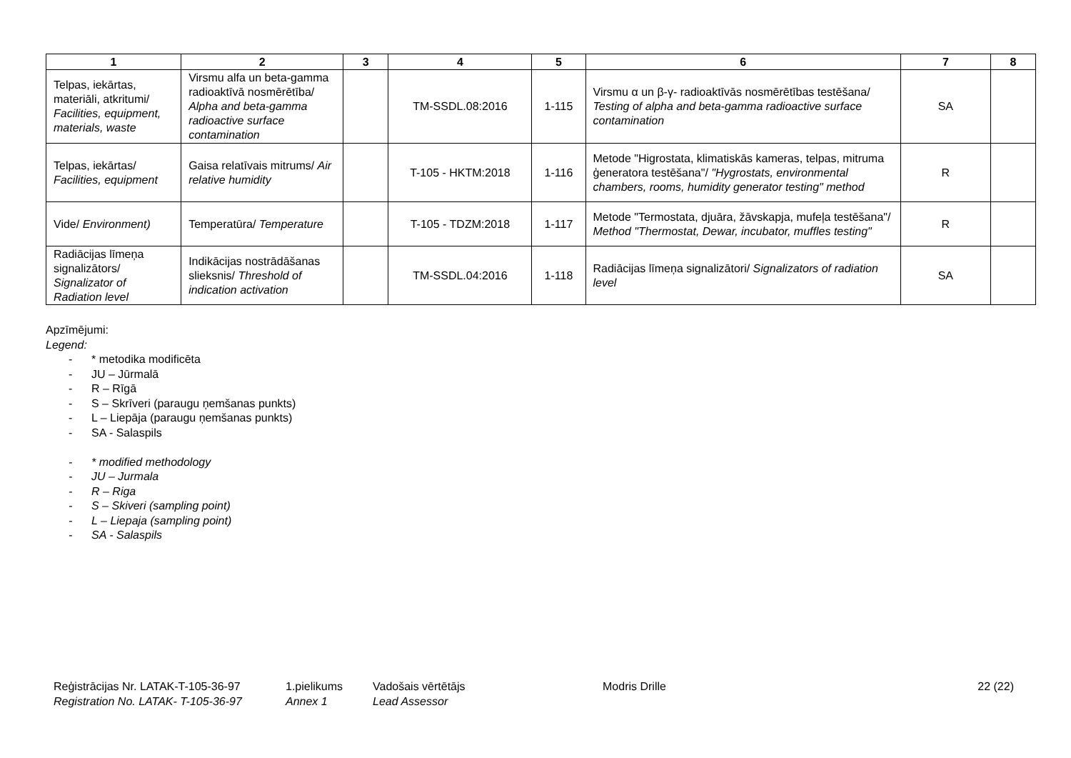| 1 | 2 | 3 | 4 | 5 | 6 | 7 | 8 |
| --- | --- | --- | --- | --- | --- | --- | --- |
| Telpas, iekārtas, materiāli, atkritumi/ Facilities, equipment, materials, waste | Virsmu alfa un beta-gamma radioaktīvā nosmērētība/ Alpha and beta-gamma radioactive surface contamination | | TM-SSDL.08:2016 | 1-115 | Virsmu α un β-γ- radioaktīvās nosmērētības testēšana/ Testing of alpha and beta-gamma radioactive surface contamination | SA | |
| Telpas, iekārtas/ Facilities, equipment | Gaisa relatīvais mitrums/ Air relative humidity | | T-105 - HKTM:2018 | 1-116 | Metode "Higrostata, klimatiskās kameras, telpas, mitruma ģeneratora testēšana"/ "Hygrostats, environmental chambers, rooms, humidity generator testing" method | R | |
| Vide/ Environment) | Temperatūra/ Temperature | | T-105 - TDZM:2018 | 1-117 | Metode "Termostata, djuāra, žāvskapja, mufeļa testēšana"/ Method "Thermostat, Dewar, incubator, muffles testing" | R | |
| Radiācijas līmeņa signalizātors/ Signalizator of Radiation level | Indikācijas nostrādāšanas slieksnis/ Threshold of indication activation | | TM-SSDL.04:2016 | 1-118 | Radiācijas līmeņa signalizātori/ Signalizators of radiation level | SA | |
Apzīmējumi:
Legend:
- * metodika modificēta
- JU – Jūrmalā
- R – Rīgā
- S – Skrīveri (paraugu ņemšanas punkts)
- L – Liepāja (paraugu ņemšanas punkts)
- SA - Salaspils
- * modified methodology
- JU – Jurmala
- R – Riga
- S – Skiveri (sampling point)
- L – Liepaja (sampling point)
- SA - Salaspils
Reģistrācijas Nr. LATAK-T-105-36-97
Registration No. LATAK- T-105-36-97
1.pielikums
Annex 1
Vadošais vērtētājs
Lead Assessor
Modris Drille 22 (22)